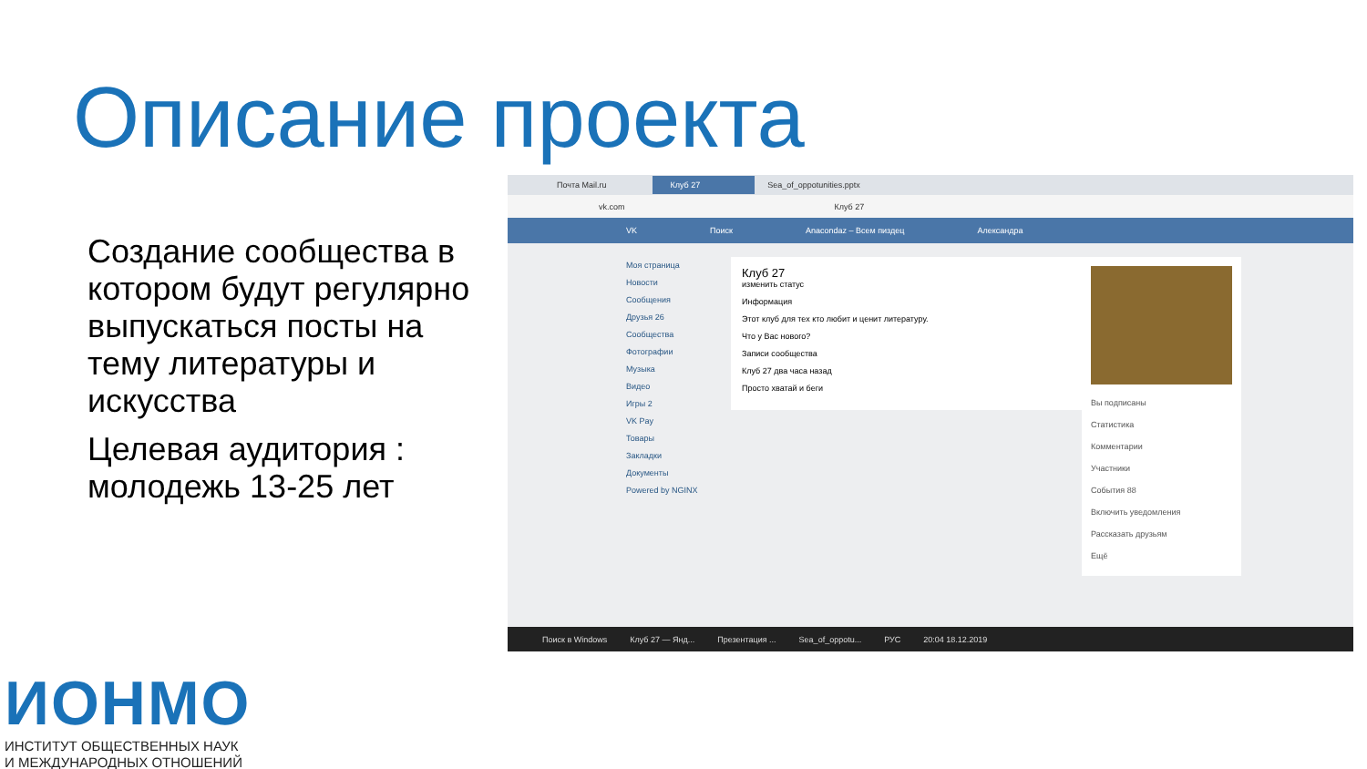Описание проекта
Создание сообщества в котором будут регулярно выпускаться посты на тему литературы и искусства
Целевая аудитория : молодежь 13-25 лет
Почта Mail.ru Клуб 27 Sea_of_oppotunities.pptx
vk.com Клуб 27
VK Поиск Anacondaz – Всем пиздец Александра
Моя страница
Новости
Сообщения
Друзья 26
Сообщества
Фотографии
Музыка
Видео
Игры 2
VK Pay
Товары
Закладки
Документы
Powered by NGINX
Клуб 27
изменить статус
Информация
Этот клуб для тех кто любит и ценит литературу.
Что у Вас нового?
Записи сообщества
Клуб 27 два часа назад
Просто хватай и беги
Вы подписаны
Статистика
Комментарии
Участники
События 88
Включить уведомления
Рассказать друзьям
Ещё
Поиск в Windows Клуб 27 — Янд... Презентация ... Sea_of_oppotu... РУС 20:04 18.12.2019
ИОНМО
ИНСТИТУТ ОБЩЕСТВЕННЫХ НАУК
И МЕЖДУНАРОДНЫХ ОТНОШЕНИЙ